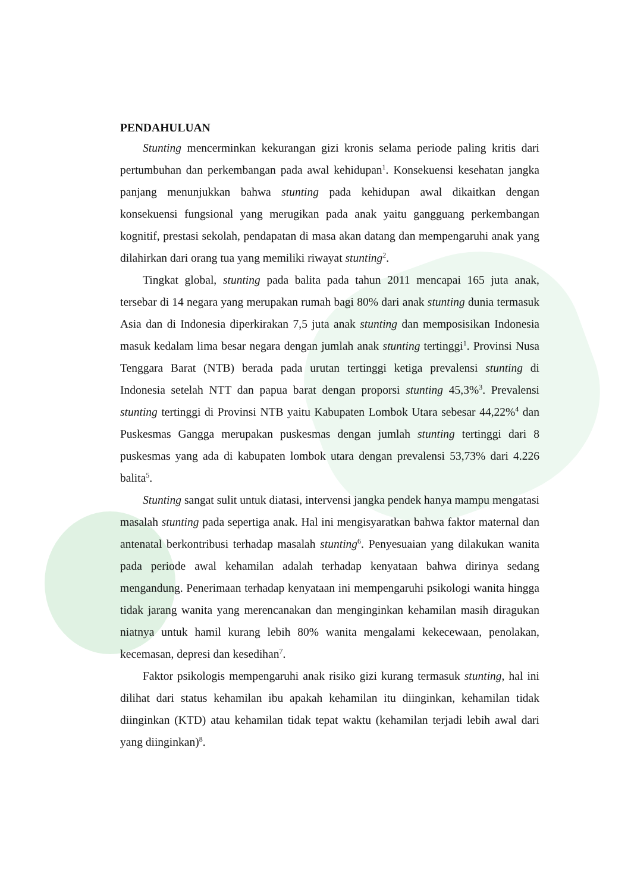PENDAHULUAN
Stunting mencerminkan kekurangan gizi kronis selama periode paling kritis dari pertumbuhan dan perkembangan pada awal kehidupan<sup>1</sup>. Konsekuensi kesehatan jangka panjang menunjukkan bahwa stunting pada kehidupan awal dikaitkan dengan konsekuensi fungsional yang merugikan pada anak yaitu gangguang perkembangan kognitif, prestasi sekolah, pendapatan di masa akan datang dan mempengaruhi anak yang dilahirkan dari orang tua yang memiliki riwayat stunting<sup>2</sup>.
Tingkat global, stunting pada balita pada tahun 2011 mencapai 165 juta anak, tersebar di 14 negara yang merupakan rumah bagi 80% dari anak stunting dunia termasuk Asia dan di Indonesia diperkirakan 7,5 juta anak stunting dan memposisikan Indonesia masuk kedalam lima besar negara dengan jumlah anak stunting tertinggi<sup>1</sup>. Provinsi Nusa Tenggara Barat (NTB) berada pada urutan tertinggi ketiga prevalensi stunting di Indonesia setelah NTT dan papua barat dengan proporsi stunting 45,3%<sup>3</sup>. Prevalensi stunting tertinggi di Provinsi NTB yaitu Kabupaten Lombok Utara sebesar 44,22%<sup>4</sup> dan Puskesmas Gangga merupakan puskesmas dengan jumlah stunting tertinggi dari 8 puskesmas yang ada di kabupaten lombok utara dengan prevalensi 53,73% dari 4.226 balita<sup>5</sup>.
Stunting sangat sulit untuk diatasi, intervensi jangka pendek hanya mampu mengatasi masalah stunting pada sepertiga anak. Hal ini mengisyaratkan bahwa faktor maternal dan antenatal berkontribusi terhadap masalah stunting<sup>6</sup>. Penyesuaian yang dilakukan wanita pada periode awal kehamilan adalah terhadap kenyataan bahwa dirinya sedang mengandung. Penerimaan terhadap kenyataan ini mempengaruhi psikologi wanita hingga tidak jarang wanita yang merencanakan dan menginginkan kehamilan masih diragukan niatnya untuk hamil kurang lebih 80% wanita mengalami kekecewaan, penolakan, kecemasan, depresi dan kesedihan<sup>7</sup>.
Faktor psikologis mempengaruhi anak risiko gizi kurang termasuk stunting, hal ini dilihat dari status kehamilan ibu apakah kehamilan itu diinginkan, kehamilan tidak diinginkan (KTD) atau kehamilan tidak tepat waktu (kehamilan terjadi lebih awal dari yang diinginkan)<sup>8</sup>.